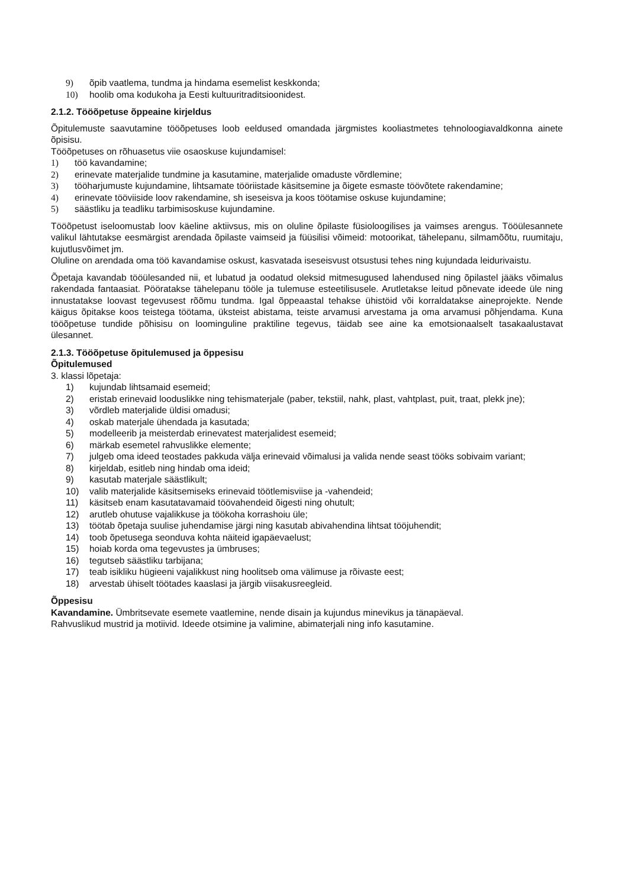9) õpib vaatlema, tundma ja hindama esemelist keskkonda;
10) hoolib oma kodukoha ja Eesti kultuuritraditsioonidest.
2.1.2. Tööõpetuse õppeaine kirjeldus
Õpitulemuste saavutamine tööõpetuses loob eeldused omandada järgmistes kooliastmetes tehnoloogiavaldkonna ainete õpisisu.
Tööõpetuses on rõhuasetus viie osaoskuse kujundamisel:
1) töö kavandamine;
2) erinevate materjalide tundmine ja kasutamine, materjalide omaduste võrdlemine;
3) tööharjumuste kujundamine, lihtsamate tööriistade käsitsemine ja õigete esmaste töövõtete rakendamine;
4) erinevate tööviiside loov rakendamine, sh iseseisva ja koos töötamise oskuse kujundamine;
5) säästliku ja teadliku tarbimisoskuse kujundamine.
Tööõpetust iseloomustab loov käeline aktiivsus, mis on oluline õpilaste füsioloogilises ja vaimses arengus. Tööülesannete valikul lähtutakse eesmärgist arendada õpilaste vaimseid ja füüsilisi võimeid: motoorikat, tähelepanu, silmamõõtu, ruumitaju, kujutlusvõimet jm.
Oluline on arendada oma töö kavandamise oskust, kasvatada iseseisvust otsustusi tehes ning kujundada leidurivaistu.
Õpetaja kavandab tööülesanded nii, et lubatud ja oodatud oleksid mitmesugused lahendused ning õpilastel jääks võimalus rakendada fantaasiat. Pööratakse tähelepanu tööle ja tulemuse esteetilisusele. Arutletakse leitud põnevate ideede üle ning innustatakse loovast tegevusest rõõmu tundma. Igal õppeaastal tehakse ühistöid või korraldatakse aineprojekte. Nende käigus õpitakse koos teistega töötama, üksteist abistama, teiste arvamusi arvestama ja oma arvamusi põhjendama. Kuna tööõpetuse tundide põhisisu on loominguline praktiline tegevus, täidab see aine ka emotsionaalselt tasakaalustavat ülesannet.
2.1.3. Tööõpetuse õpitulemused ja õppesisu
Õpitulemused
3. klassi lõpetaja:
1) kujundab lihtsamaid esemeid;
2) eristab erinevaid looduslikke ning tehismaterjale (paber, tekstiil, nahk, plast, vahtplast, puit, traat, plekk jne);
3) võrdleb materjalide üldisi omadusi;
4) oskab materjale ühendada ja kasutada;
5) modelleerib ja meisterdab erinevatest materjalidest esemeid;
6) märkab esemetel rahvuslikke elemente;
7) julgeb oma ideed teostades pakkuda välja erinevaid võimalusi ja valida nende seast tööks sobivaim variant;
8) kirjeldab, esitleb ning hindab oma ideid;
9) kasutab materjale säästlikult;
10) valib materjalide käsitsemiseks erinevaid töötlemisviise ja -vahendeid;
11) käsitseb enam kasutatavamaid töövahendeid õigesti ning ohutult;
12) arutleb ohutuse vajalikkuse ja töökoha korrashoiu üle;
13) töötab õpetaja suulise juhendamise järgi ning kasutab abivahendina lihtsat tööjuhendit;
14) toob õpetusega seonduva kohta näiteid igapäevaelust;
15) hoiab korda oma tegevustes ja ümbruses;
16) tegutseb säästliku tarbijana;
17) teab isikliku hügieeni vajalikkust ning hoolitseb oma välimuse ja rõivaste eest;
18) arvestab ühiselt töötades kaaslasi ja järgib viisakusreegleid.
Õppesisu
Kavandamine. Ümbritsevate esemete vaatlemine, nende disain ja kujundus minevikus ja tänapäeval.
Rahvuslikud mustrid ja motiivid. Ideede otsimine ja valimine, abimaterjali ning info kasutamine.